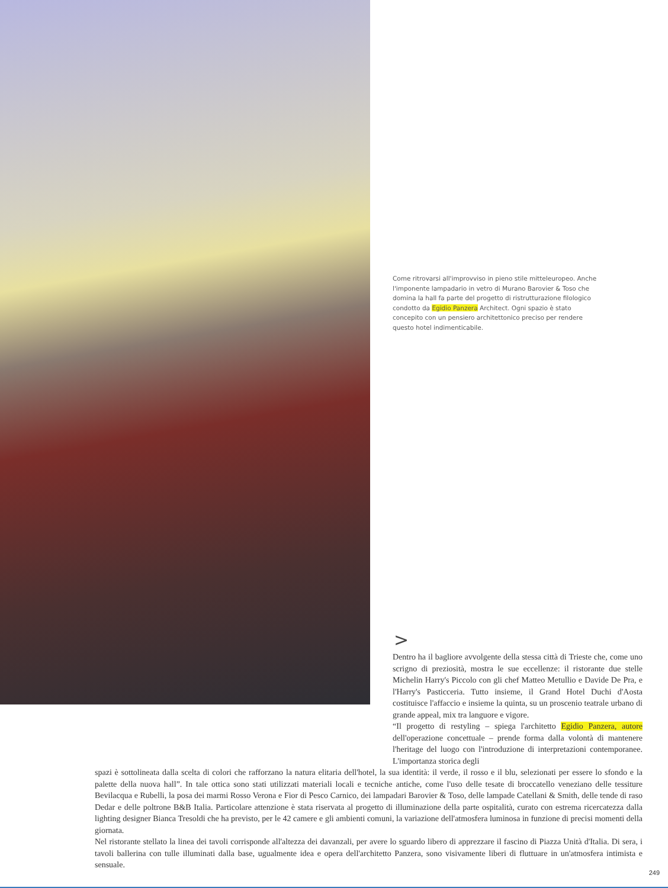Come ritrovarsi all'improvviso in pieno stile mitteleuropeo. Anche l'imponente lampadario in vetro di Murano Barovier & Toso che domina la hall fa parte del progetto di ristrutturazione filologico condotto da Egidio Panzera Architect. Ogni spazio è stato concepito con un pensiero architettonico preciso per rendere questo hotel indimenticabile.
>
Dentro ha il bagliore avvolgente della stessa città di Trieste che, come uno scrigno di preziosità, mostra le sue eccellenze: il ristorante due stelle Michelin Harry's Piccolo con gli chef Matteo Metullio e Davide De Pra, e l'Harry's Pasticceria. Tutto insieme, il Grand Hotel Duchi d'Aosta costituisce l'affaccio e insieme la quinta, su un proscenio teatrale urbano di grande appeal, mix tra languore e vigore.
“Il progetto di restyling – spiega l'architetto Egidio Panzera, autore dell'operazione concettuale – prende forma dalla volontà di mantenere l'heritage del luogo con l'introduzione di interpretazioni contemporanee. L'importanza storica degli
spazi è sottolineata dalla scelta di colori che rafforzano la natura elitaria dell'hotel, la sua identità: il verde, il rosso e il blu, selezionati per essere lo sfondo e la palette della nuova hall”. In tale ottica sono stati utilizzati materiali locali e tecniche antiche, come l'uso delle tesate di broccatello veneziano delle tessiture Bevilacqua e Rubelli, la posa dei marmi Rosso Verona e Fior di Pesco Carnico, dei lampadari Barovier & Toso, delle lampade Catellani & Smith, delle tende di raso Dedar e delle poltrone B&B Italia. Particolare attenzione è stata riservata al progetto di illuminazione della parte ospitalità, curato con estrema ricercatezza dalla lighting designer Bianca Tresoldi che ha previsto, per le 42 camere e gli ambienti comuni, la variazione dell'atmosfera luminosa in funzione di precisi momenti della giornata.
Nel ristorante stellato la linea dei tavoli corrisponde all'altezza dei davanzali, per avere lo sguardo libero di apprezzare il fascino di Piazza Unità d'Italia. Di sera, i tavoli ballerina con tulle illuminati dalla base, ugualmente idea e opera dell'architetto Panzera, sono visivamente liberi di fluttuare in un'atmosfera intimista e sensuale.
249